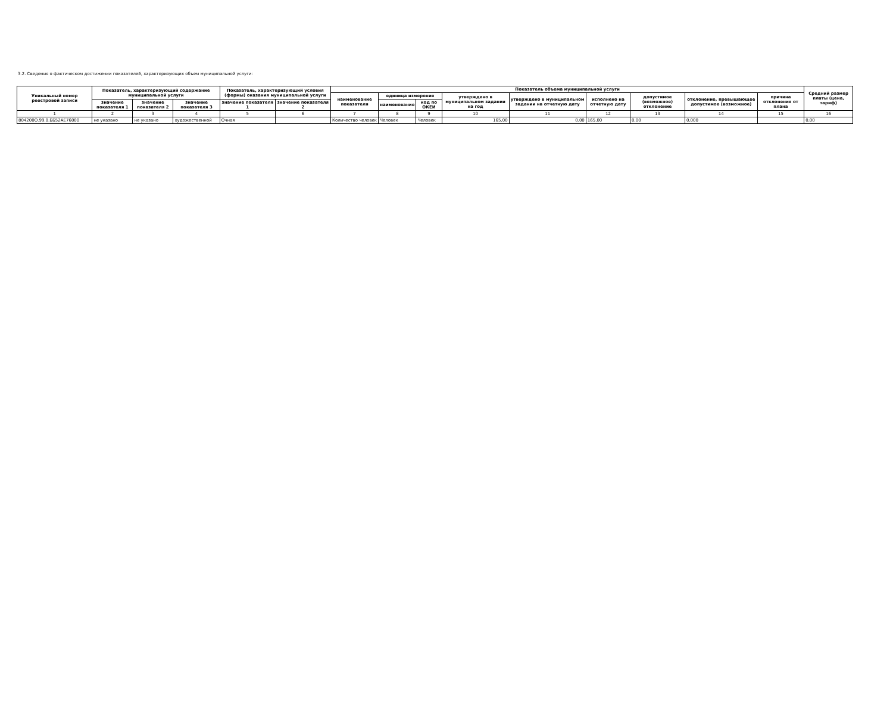3.2. Сведения о фактическом достижении показателей, характеризующих объем муниципальной услуги:
| Уникальный номер реестровой записи | Показатель, характеризующий содержание муниципальной услуги | | | Показатель, характеризующий условия (формы) оказания муниципальной услуги | | Показатель объема муниципальной услуги | | | | | | | | | Средний размер платы (цена, тариф) |
| --- | --- | --- | --- | --- | --- | --- | --- | --- | --- | --- | --- | --- | --- | --- | --- |
| | | | | | | наименование показателя | единица измерения | | утверждено в муниципальном задании на год | утверждено в муниципальном задании на отчетную дату | исполнено на отчетную дату | допустимое (возможное) отклонение | отклонение, превышающее допустимое (возможное) | причина отклонения от плана | |
| | значение показателя 1 | значение показателя 2 | значение показателя 3 | значение показателя 1 | значение показателя 2 | | наименование | код по ОКЕИ | | | | | | | |
| 1 | 2 | 3 | 4 | 5 | 6 | 7 | 8 | 9 | 10 | 11 | 12 | 13 | 14 | 15 | 16 |
| 804200О.99.0.ББ52АЕ76000 | не указано | не указано | художественной | Очная | | Количество человек | Человек | Человек | 165,00 | 0,00 | 165,00 | 0,00 | 0,000 | | 0,00 |